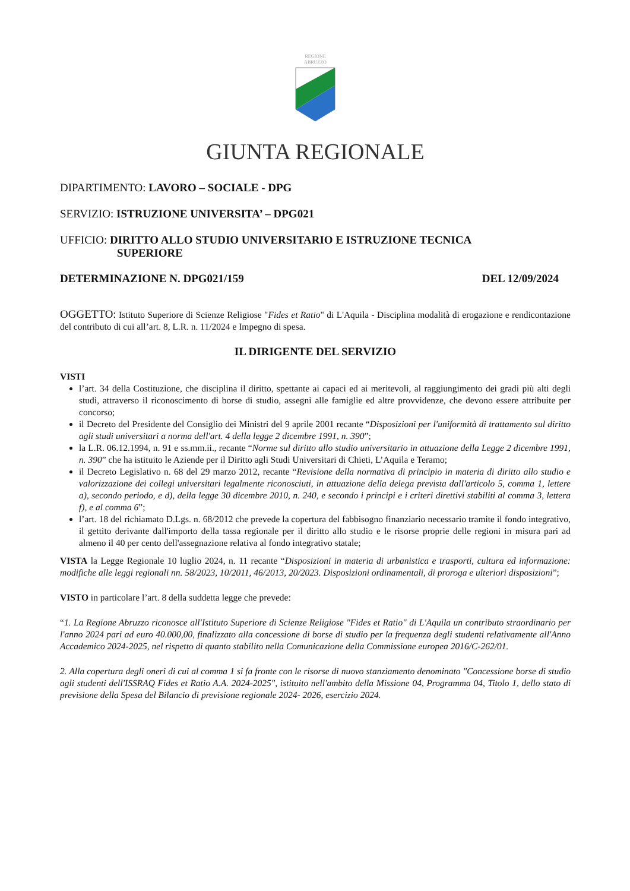REGIONE
ABRUZZO
GIUNTA REGIONALE
DIPARTIMENTO: LAVORO – SOCIALE - DPG
SERVIZIO: ISTRUZIONE UNIVERSITA’ – DPG021
UFFICIO: DIRITTO ALLO STUDIO UNIVERSITARIO E ISTRUZIONE TECNICA
SUPERIORE
DETERMINAZIONE N. DPG021/159 DEL 12/09/2024
OGGETTO: Istituto Superiore di Scienze Religiose "Fides et Ratio" di L'Aquila - Disciplina modalità di erogazione e rendicontazione del contributo di cui all’art. 8, L.R. n. 11/2024 e Impegno di spesa.
IL DIRIGENTE DEL SERVIZIO
VISTI
l’art. 34 della Costituzione, che disciplina il diritto, spettante ai capaci ed ai meritevoli, al raggiungimento dei gradi più alti degli studi, attraverso il riconoscimento di borse di studio, assegni alle famiglie ed altre provvidenze, che devono essere attribuite per concorso;
il Decreto del Presidente del Consiglio dei Ministri del 9 aprile 2001 recante “Disposizioni per l'uniformità di trattamento sul diritto agli studi universitari a norma dell'art. 4 della legge 2 dicembre 1991, n. 390”;
la L.R. 06.12.1994, n. 91 e ss.mm.ii., recante “Norme sul diritto allo studio universitario in attuazione della Legge 2 dicembre 1991, n. 390” che ha istituito le Aziende per il Diritto agli Studi Universitari di Chieti, L’Aquila e Teramo;
il Decreto Legislativo n. 68 del 29 marzo 2012, recante “Revisione della normativa di principio in materia di diritto allo studio e valorizzazione dei collegi universitari legalmente riconosciuti, in attuazione della delega prevista dall'articolo 5, comma 1, lettere a), secondo periodo, e d), della legge 30 dicembre 2010, n. 240, e secondo i principi e i criteri direttivi stabiliti al comma 3, lettera f), e al comma 6”;
l’art. 18 del richiamato D.Lgs. n. 68/2012 che prevede la copertura del fabbisogno finanziario necessario tramite il fondo integrativo, il gettito derivante dall'importo della tassa regionale per il diritto allo studio e le risorse proprie delle regioni in misura pari ad almeno il 40 per cento dell'assegnazione relativa al fondo integrativo statale;
VISTA la Legge Regionale 10 luglio 2024, n. 11 recante “Disposizioni in materia di urbanistica e trasporti, cultura ed informazione: modifiche alle leggi regionali nn. 58/2023, 10/2011, 46/2013, 20/2023. Disposizioni ordinamentali, di proroga e ulteriori disposizioni”;
VISTO in particolare l’art. 8 della suddetta legge che prevede:
“1. La Regione Abruzzo riconosce all'Istituto Superiore di Scienze Religiose "Fides et Ratio" di L'Aquila un contributo straordinario per l'anno 2024 pari ad euro 40.000,00, finalizzato alla concessione di borse di studio per la frequenza degli studenti relativamente all'Anno Accademico 2024-2025, nel rispetto di quanto stabilito nella Comunicazione della Commissione europea 2016/C-262/01.
2. Alla copertura degli oneri di cui al comma 1 si fa fronte con le risorse di nuovo stanziamento denominato "Concessione borse di studio agli studenti dell'ISSRAQ Fides et Ratio A.A. 2024-2025", istituito nell'ambito della Missione 04, Programma 04, Titolo 1, dello stato di previsione della Spesa del Bilancio di previsione regionale 2024- 2026, esercizio 2024.